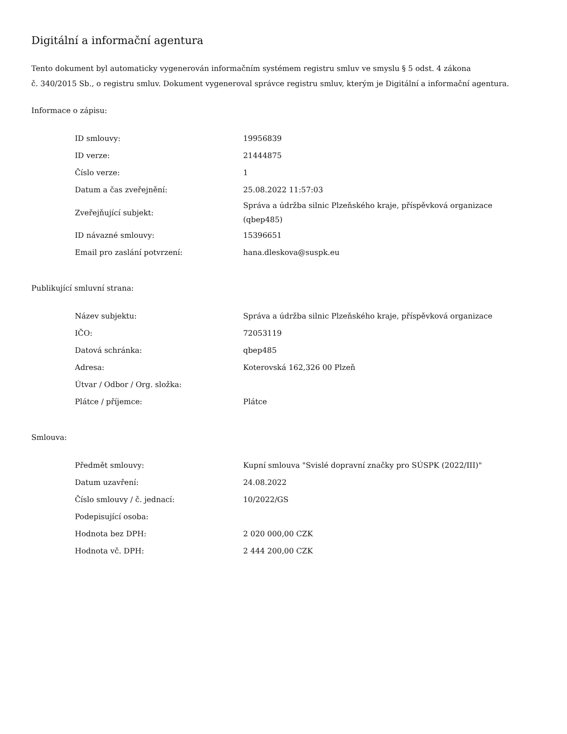Digitální a informační agentura
Tento dokument byl automaticky vygenerován informačním systémem registru smluv ve smyslu § 5 odst. 4 zákona
č. 340/2015 Sb., o registru smluv. Dokument vygeneroval správce registru smluv, kterým je Digitální a informační agentura.
Informace o zápisu:
| ID smlouvy: | 19956839 |
| ID verze: | 21444875 |
| Číslo verze: | 1 |
| Datum a čas zveřejnění: | 25.08.2022 11:57:03 |
| Zveřejňující subjekt: | Správa a údržba silnic Plzeňského kraje, příspěvková organizace (qbep485) |
| ID návazné smlouvy: | 15396651 |
| Email pro zaslání potvrzení: | hana.dleskova@suspk.eu |
Publikující smluvní strana:
| Název subjektu: | Správa a údržba silnic Plzeňského kraje, příspěvková organizace |
| IČO: | 72053119 |
| Datová schránka: | qbep485 |
| Adresa: | Koterovská 162,326 00 Plzeň |
| Útvar / Odbor / Org. složka: | |
| Plátce / příjemce: | Plátce |
Smlouva:
| Předmět smlouvy: | Kupní smlouva "Svislé dopravní značky pro SÚSPK (2022/III)" |
| Datum uzavření: | 24.08.2022 |
| Číslo smlouvy / č. jednací: | 10/2022/GS |
| Podepisující osoba: | |
| Hodnota bez DPH: | 2 020 000,00 CZK |
| Hodnota vč. DPH: | 2 444 200,00 CZK |